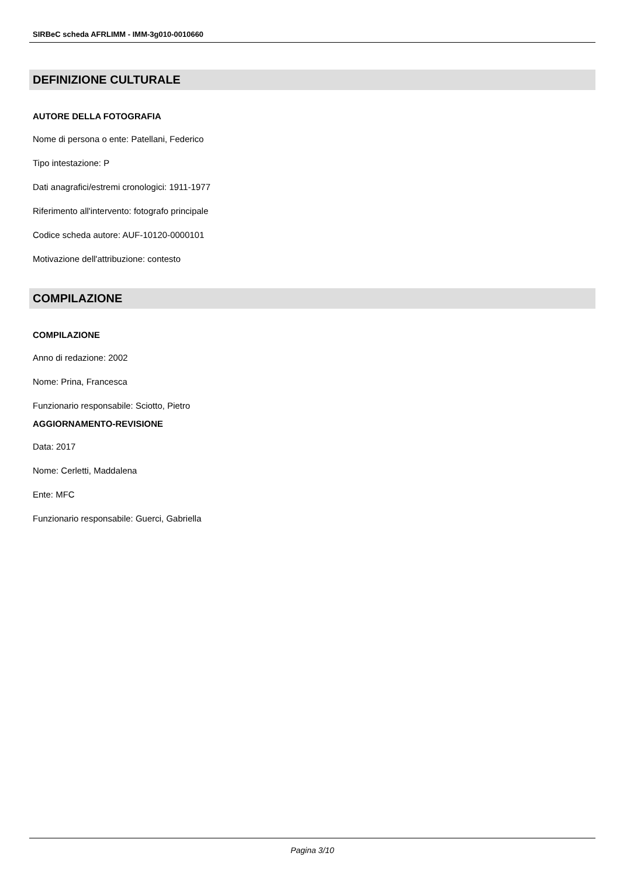SIRBeC scheda AFRLIMM - IMM-3g010-0010660
DEFINIZIONE CULTURALE
AUTORE DELLA FOTOGRAFIA
Nome di persona o ente: Patellani, Federico
Tipo intestazione: P
Dati anagrafici/estremi cronologici: 1911-1977
Riferimento all'intervento: fotografo principale
Codice scheda autore: AUF-10120-0000101
Motivazione dell'attribuzione: contesto
COMPILAZIONE
COMPILAZIONE
Anno di redazione: 2002
Nome: Prina, Francesca
Funzionario responsabile: Sciotto, Pietro
AGGIORNAMENTO-REVISIONE
Data: 2017
Nome: Cerletti, Maddalena
Ente: MFC
Funzionario responsabile: Guerci, Gabriella
Pagina 3/10